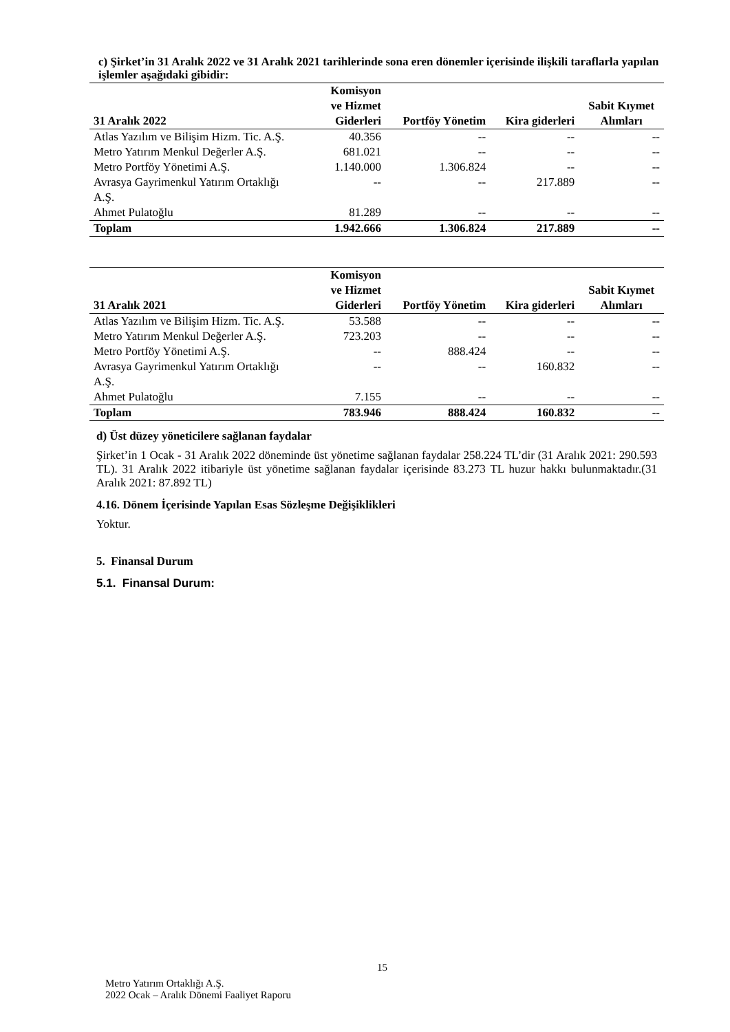c) Şirket’in 31 Aralık 2022 ve 31 Aralık 2021 tarihlerinde sona eren dönemler içerisinde ilişkili taraflarla yapılan işlemler aşağıdaki gibidir:
| 31 Aralık 2022 | Komisyon ve Hizmet Giderleri | Portföy Yönetim | Kira giderleri | Sabit Kıymet Alımları |
| --- | --- | --- | --- | --- |
| Atlas Yazılım ve Bilişim Hizm. Tic. A.Ş. | 40.356 | -- | -- | -- |
| Metro Yatırım Menkul Değerler A.Ş. | 681.021 | -- | -- | -- |
| Metro Portföy Yönetimi A.Ş. | 1.140.000 | 1.306.824 | -- | -- |
| Avrasya Gayrimenkul Yatırım Ortaklığı A.Ş. | -- | -- | 217.889 | -- |
| Ahmet Pulatoğlu | 81.289 | -- | -- | -- |
| Toplam | 1.942.666 | 1.306.824 | 217.889 | -- |
| 31 Aralık 2021 | Komisyon ve Hizmet Giderleri | Portföy Yönetim | Kira giderleri | Sabit Kıymet Alımları |
| --- | --- | --- | --- | --- |
| Atlas Yazılım ve Bilişim Hizm. Tic. A.Ş. | 53.588 | -- | -- | -- |
| Metro Yatırım Menkul Değerler A.Ş. | 723.203 | -- | -- | -- |
| Metro Portföy Yönetimi A.Ş. | -- | 888.424 | -- | -- |
| Avrasya Gayrimenkul Yatırım Ortaklığı A.Ş. | -- | -- | 160.832 | -- |
| Ahmet Pulatoğlu | 7.155 | -- | -- | -- |
| Toplam | 783.946 | 888.424 | 160.832 | -- |
d) Üst düzey yöneticilere sağlanan faydalar
Şirket’in 1 Ocak - 31 Aralık 2022 döneminde üst yönetime sağlanan faydalar 258.224 TL’dir (31 Aralık 2021: 290.593 TL). 31 Aralık 2022 itibariyle üst yönetime sağlanan faydalar içerisinde 83.273 TL huzur hakkı bulunmaktadır.(31 Aralık 2021: 87.892 TL)
4.16. Dönem İçerisinde Yapılan Esas Sözleşme Değişiklikleri
Yoktur.
5. Finansal Durum
5.1. Finansal Durum:
15
Metro Yatırım Ortaklığı A.Ş.
2022 Ocak – Aralık Dönemi Faaliyet Raporu